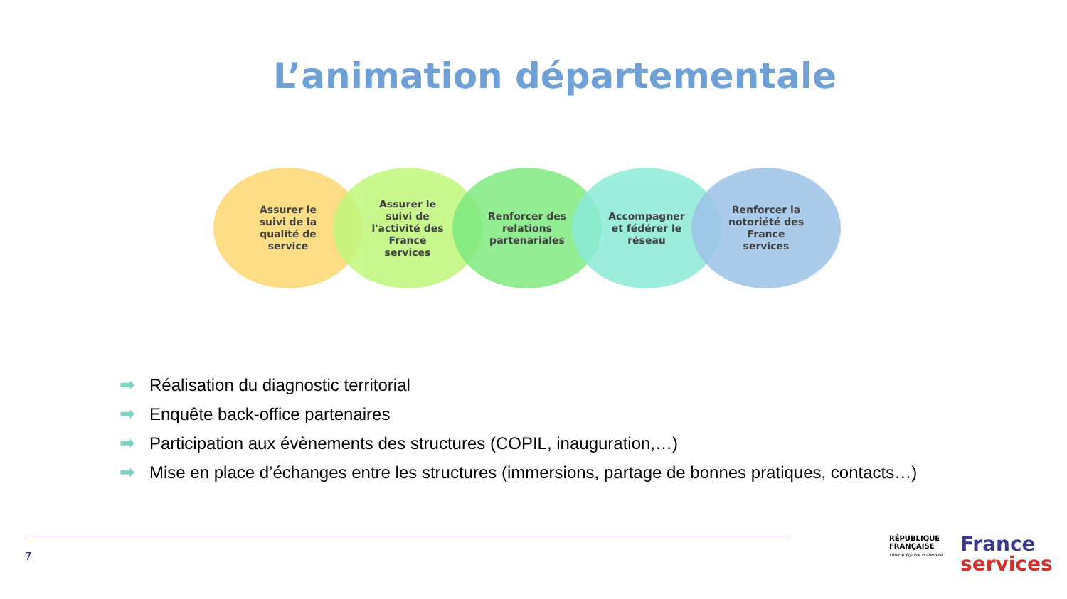L’animation départementale
Assurer le
suivi de la
qualité de
service
Assurer le
suivi de
l'activité des
France
services
Renforcer des
relations
partenariales
Accompagner
et fédérer le
réseau
Renforcer la
notoriété des
France
services
➡ Réalisation du diagnostic territorial
➡ Enquête back-office partenaires
➡ Participation aux évènements des structures (COPIL, inauguration,…)
➡ Mise en place d’échanges entre les structures (immersions, partage de bonnes pratiques, contacts…)
7
RÉPUBLIQUE
FRANÇAISE
Liberté Égalité Fraternité
France
services